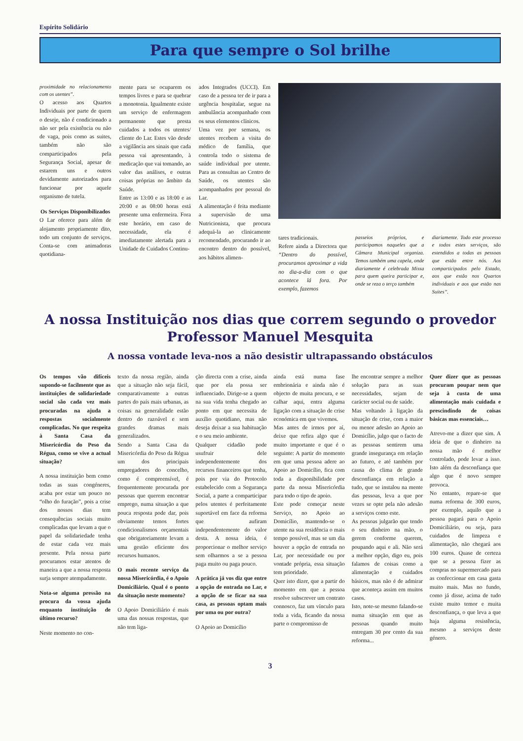Espírito Solidário
Para que sempre o Sol brilhe
proximidade no relacionamento com os utentes”.
O acesso aos Quartos Individuais por parte de quem o deseje, não é condicionado a não ser pela existência ou não de vaga, pois como as suites, também não são comparticipados pela Segurança Social, apesar de estarem uns e outros devidamente autorizados para funcionar por aquele organismo de tutela.
Os Serviços Disponibilizados
O Lar oferece para além de alojamento propriamente dito, todo um conjunto de serviços. Conta-se com animadoras quotidiana-
mente para se ocuparem os tempos livres e para se quebrar a monotonia. Igualmente existe um serviço de enfermagem permanente que presta cuidados a todos os utentes/ cliente do Lar. Estes vão desde a vigilância aos sinais que cada pessoa vai apresentando, à medicação que vai tomando, ao valor das análises, e outras coisas próprias no âmbito da Saúde.
Entre as 13:00 e as 18:00 e as 20:00 e as 08:00 horas está presente uma enfermeira. Fora este horário, em caso de necessidade, ela é imediatamente alertada para a Unidade de Cuidados Continu-
ados Integrados (UCCI). Em caso de a pessoa ter de ir para a urgência hospitalar, segue na ambulância acompanhado com os seus elementos clínicos.
Uma vez por semana, os utentes recebem a visita do médico de família, que controla todo o sistema de saúde individual por utente. Para as consultas ao Centro de Saúde, os utentes são acompanhados por pessoal do Lar.
A alimentação é feita mediante a supervisão de uma Nutricionista, que procura adequá-la ao clinicamente recomendado, procurando ir ao encontro dentro do possível, aos hábitos alimen-
tares tradicionais.
Refere ainda a Directora que “Dentro do possível, procuramos aproximar a vida no dia-a-dia com o que acontece lá fora. Por exemplo, fazemos
passeios próprios, e participamos naqueles que a Câmara Municipal organiza. Temos também uma capela, onde diariamente é celebrada Missa para quem queira participar e, onde se reza o terço também
diariamente. Todo este processo e todos estes serviços, são estendidos a todas as pessoas que estão entre nós. Aos comparticipados pelo Estado, aos que estão nos Quartos individuais e aos que estão nas Suites”.
A nossa Instituição nos dias que correm segundo o provedor Professor Manuel Mesquita
A nossa vontade leva-nos a não desistir ultrapassando obstáculos
Os tempos vão difíceis supondo-se facilmente que as instituições de solidariedade social são cada vez mais procuradas na ajuda a respostas socialmente complicadas. No que respeita à Santa Casa da Misericórdia do Peso da Régua, como se vive a actual situação?
A nossa instituição bem como todas as suas congéneres, acaba por estar um pouco no “olho do furação”, pois a crise dos nossos dias tem consequências sociais muito complicadas que levam a que o papel da solidariedade tenha de estar cada vez mais presente. Pela nossa parte procuramos estar atentos de maneira a que a nossa resposta surja sempre atempadamente.
Nota-se alguma pressão na procura da vossa ajuda enquanto instituição de último recurso?
Neste momento no con-
texto da nossa região, ainda que a situação não seja fácil, comparativamente a outras partes do país mais urbanas, as coisas na generalidade estão dentro do razoável e sem grandes dramas mais generalizados.
Sendo a Santa Casa da Misericórdia do Peso da Régua um dos principais empregadores do concelho, como é compreensível, é frequentemente procurada por pessoas que querem encontrar emprego, numa situação a que pouca resposta pode dar, pois obviamente temos fortes condicionalismos orçamentais que obrigatoriamente levam a uma gestão eficiente dos recursos humanos.
O mais recente serviço da nossa Misericórdia, é o Apoio Domiciliário. Qual é o ponto da situação neste momento?
O Apoio Domiciliário é mais uma das nossas respostas, que não tem liga-
ção directa com a crise, ainda que por ela possa ser influenciado. Dirige-se a quem na sua vida tenha chegado ao ponto em que necessita de auxílio quotidiano, mas não deseja deixar a sua habituação e o seu meio ambiente.
Qualquer cidadão pode usufruir dele independentemente dos recursos financeiros que tenha, pois por via do Protocolo estabelecido com a Segurança Social, a parte a comparticipar pelos utentes é perfeitamente suportável em face da reforma que aufiram independentemente do valor desta. A nossa ideia, é proporcionar o melhor serviço sem olharmos a se a pessoa paga muito ou paga pouco.
A prática já vos diz que entre a opção de entrada no Lar, e a opção de se ficar na sua casa, as pessoas optam mais por uma ou por outra?
O Apoio ao Domicílio
ainda está numa fase embrionária e ainda não é objecto de muita procura, e se calhar aqui, entra alguma ligação com a situação de crise económica em que vivemos.
Mas antes de irmos por aí, deixe que refira algo que é muito importante e que é o seguinte: A partir do momento em que uma pessoa adere ao Apoio ao Domicílio, fica com toda a disponibilidade por parte da nossa Misericórdia para todo o tipo de apoio.
Este pode começar neste Serviço, no Apoio ao Domicílio, mantendo-se o utente na sua residência o mais tempo possível, mas se um dia houver a opção de entrada no Lar, por necessidade ou por vontade própria, essa situação tem prioridade.
Quer isto dizer, que a partir do momento em que a pessoa resolve subscrever um contrato connosco, faz um vínculo para toda a vida, ficando da nossa parte o compromisso de
lhe encontrar sempre a melhor solução para as suas necessidades, sejam de carácter social ou de saúde.
Mas voltando à ligação da situação de crise, com a maior ou menor adesão ao Apoio ao Domicílio, julgo que o facto de as pessoas sentirem uma grande insegurança em relação ao futuro, e até também por causa do clima de grande desconfiança em relação a tudo, que se instalou na mente das pessoas, leva a que por vezes se opte pela não adesão a serviços como este.
As pessoas julgarão que tendo o seu dinheiro na mão, o gerem conforme querem, poupando aqui e ali. Não será a melhor opção, digo eu, pois falamos de coisas como a alimentação e cuidados básicos, mas não é de admirar que aconteça assim em muitos casos.
Isto, note-se mesmo falando-se numa situação em que as pessoas quando muito entregam 30 por cento da sua reforma...
Quer dizer que as pessoas procuram poupar nem que seja à custa de uma alimentação mais cuidada e prescindindo de coisas básicas mas essenciais…
Atrevo-me a dizer que sim. A ideia de que o dinheiro na nossa mão é melhor controlado, pode levar a isso. Isto além da desconfiança que algo que é novo sempre provoca.
No entanto, repare-se que numa reforma de 300 euros, por exemplo, aquilo que a pessoa pagará para o Apoio Domiciliário, ou seja, para cuidados de limpeza e alimentação, não chegará aos 100 euros. Quase de certeza que se a pessoa fizer as compras no supermercado para as confeccionar em casa gasta muito mais. Mas no fundo, como já disse, acima de tudo existe muito temor e muita desconfiança, o que leva a que haja alguma resistência, mesmo a serviços deste género.
3